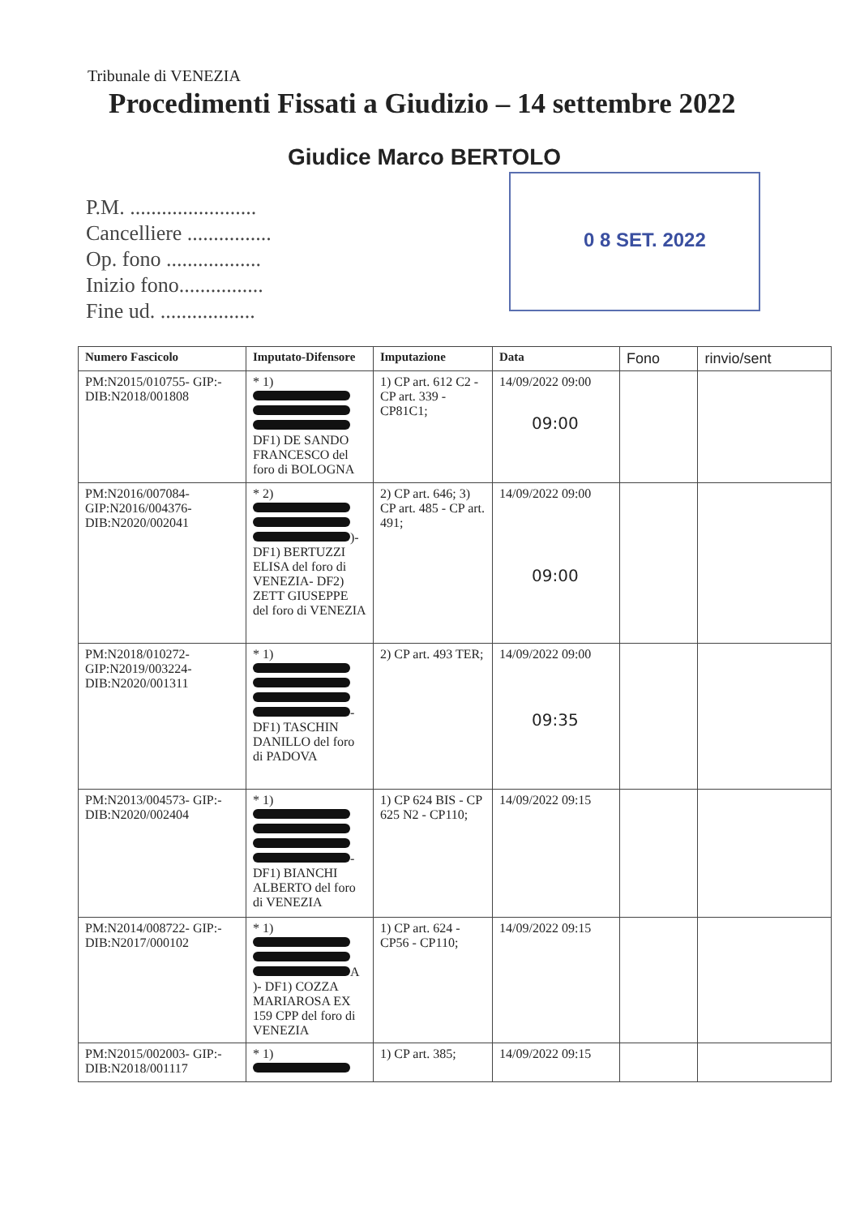Tribunale di VENEZIA
Procedimenti Fissati a Giudizio – 14 settembre 2022
Giudice Marco BERTOLO
P.M. ........................
Cancelliere ................
Op. fono ..................
Inizio fono................
Fine ud. ..................
0 8 SET. 2022
| Numero Fascicolo | Imputato-Difensore | Imputazione | Data | Fono | rinvio/sent |
| --- | --- | --- | --- | --- | --- |
| PM:N2015/010755- GIP:- DIB:N2018/001808 | * 1) DF1) DE SANDO FRANCESCO del foro di BOLOGNA | 1) CP art. 612 C2 - CP art. 339 - CP81C1; | 14/09/2022 09:00 09:00 | | |
| PM:N2016/007084- GIP:N2016/004376- DIB:N2020/002041 | * 2) )- DF1) BERTUZZI ELISA del foro di VENEZIA- DF2) ZETT GIUSEPPE del foro di VENEZIA | 2) CP art. 646; 3) CP art. 485 - CP art. 491; | 14/09/2022 09:00 09:00 | | |
| PM:N2018/010272- GIP:N2019/003224- DIB:N2020/001311 | * 1) - DF1) TASCHIN DANILLO del foro di PADOVA | 2) CP art. 493 TER; | 14/09/2022 09:00 09:35 | | |
| PM:N2013/004573- GIP:- DIB:N2020/002404 | * 1) - DF1) BIANCHI ALBERTO del foro di VENEZIA | 1) CP 624 BIS - CP 625 N2 - CP110; | 14/09/2022 09:15 | | |
| PM:N2014/008722- GIP:- DIB:N2017/000102 | * 1) A )- DF1) COZZA MARIAROSA EX 159 CPP del foro di VENEZIA | 1) CP art. 624 - CP56 - CP110; | 14/09/2022 09:15 | | |
| PM:N2015/002003- GIP:- DIB:N2018/001117 | * 1) | 1) CP art. 385; | 14/09/2022 09:15 | | |